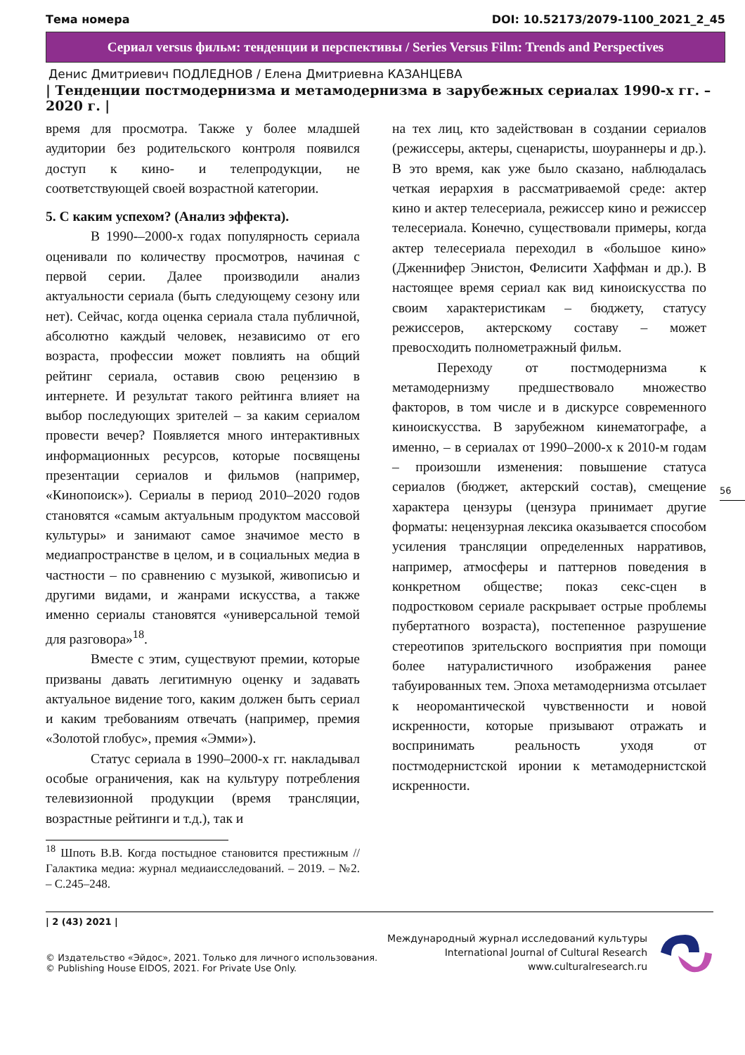Тема номера DOI: 10.52173/2079-1100_2021_2_45
Сериал versus фильм: тенденции и перспективы / Series Versus Film: Trends and Perspectives
Денис Дмитриевич ПОДЛЕДНОВ / Елена Дмитриевна КАЗАНЦЕВА
| Тенденции постмодернизма и метамодернизма в зарубежных сериалах 1990-х гг. – 2020 г. |
время для просмотра. Также у более младшей аудитории без родительского контроля появился доступ к кино- и телепродукции, не соответствующей своей возрастной категории.
5. С каким успехом? (Анализ эффекта).
В 1990-–2000-х годах популярность сериала оценивали по количеству просмотров, начиная с первой серии. Далее производили анализ актуальности сериала (быть следующему сезону или нет). Сейчас, когда оценка сериала стала публичной, абсолютно каждый человек, независимо от его возраста, профессии может повлиять на общий рейтинг сериала, оставив свою рецензию в интернете. И результат такого рейтинга влияет на выбор последующих зрителей – за каким сериалом провести вечер? Появляется много интерактивных информационных ресурсов, которые посвящены презентации сериалов и фильмов (например, «Кинопоиск»). Сериалы в период 2010–2020 годов становятся «самым актуальным продуктом массовой культуры» и занимают самое значимое место в медиапространстве в целом, и в социальных медиа в частности – по сравнению с музыкой, живописью и другими видами, и жанрами искусства, а также именно сериалы становятся «универсальной темой для разговора»<sup>18</sup>.
Вместе с этим, существуют премии, которые призваны давать легитимную оценку и задавать актуальное видение того, каким должен быть сериал и каким требованиям отвечать (например, премия «Золотой глобус», премия «Эмми»).
Статус сериала в 1990–2000-х гг. накладывал особые ограничения, как на культуру потребления телевизионной продукции (время трансляции, возрастные рейтинги и т.д.), так и
<sup>18</sup> Шпоть В.В. Когда постыдное становится престижным // Галактика медиа: журнал медиаисследований. – 2019. – №2. – С.245–248.
на тех лиц, кто задействован в создании сериалов (режиссеры, актеры, сценаристы, шоураннеры и др.). В это время, как уже было сказано, наблюдалась четкая иерархия в рассматриваемой среде: актер кино и актер телесериала, режиссер кино и режиссер телесериала. Конечно, существовали примеры, когда актер телесериала переходил в «большое кино» (Дженнифер Энистон, Фелисити Хаффман и др.). В настоящее время сериал как вид киноискусства по своим характеристикам – бюджету, статусу режиссеров, актерскому составу – может превосходить полнометражный фильм.
Переходу от постмодернизма к метамодернизму предшествовало множество факторов, в том числе и в дискурсе современного киноискусства. В зарубежном кинематографе, а именно, – в сериалах от 1990–2000-х к 2010-м годам – произошли изменения: повышение статуса сериалов (бюджет, актерский состав), смещение характера цензуры (цензура принимает другие форматы: нецензурная лексика оказывается способом усиления трансляции определенных нарративов, например, атмосферы и паттернов поведения в конкретном обществе; показ секс-сцен в подростковом сериале раскрывает острые проблемы пубертатного возраста), постепенное разрушение стереотипов зрительского восприятия при помощи более натуралистичного изображения ранее табуированных тем. Эпоха метамодернизма отсылает к неоромантической чувственности и новой искренности, которые призывают отражать и воспринимать реальность уходя от постмодернистской иронии к метамодернистской искренности.
56
| 2 (43) 2021 |
© Издательство «Эйдос», 2021. Только для личного использования.
© Publishing House EIDOS, 2021. For Private Use Only.
Международный журнал исследований культуры
International Journal of Cultural Research
www.culturalresearch.ru